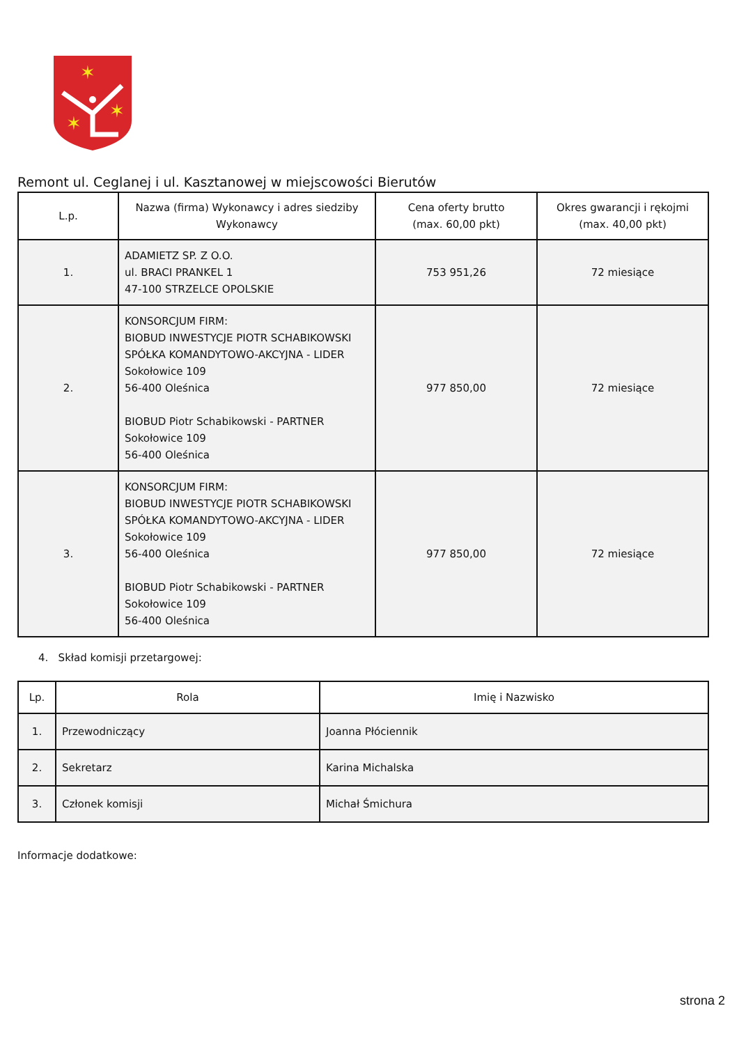✶
✶
✶
Remont ul. Ceglanej i ul. Kasztanowej w miejscowości Bierutów
| L.p. | Nazwa (firma) Wykonawcy i adres siedziby Wykonawcy | Cena oferty brutto (max. 60,00 pkt) | Okres gwarancji i rękojmi (max. 40,00 pkt) |
| --- | --- | --- | --- |
| 1. | ADAMIETZ SP. Z O.O. ul. BRACI PRANKEL 1 47-100 STRZELCE OPOLSKIE | 753 951,26 | 72 miesiące |
| 2. | KONSORCJUM FIRM: BIOBUD INWESTYCJE PIOTR SCHABIKOWSKI SPÓŁKA KOMANDYTOWO-AKCYJNA - LIDER Sokołowice 109 56-400 Oleśnica BIOBUD Piotr Schabikowski - PARTNER Sokołowice 109 56-400 Oleśnica | 977 850,00 | 72 miesiące |
| 3. | KONSORCJUM FIRM: BIOBUD INWESTYCJE PIOTR SCHABIKOWSKI SPÓŁKA KOMANDYTOWO-AKCYJNA - LIDER Sokołowice 109 56-400 Oleśnica BIOBUD Piotr Schabikowski - PARTNER Sokołowice 109 56-400 Oleśnica | 977 850,00 | 72 miesiące |
4. Skład komisji przetargowej:
| Lp. | Rola | Imię i Nazwisko |
| --- | --- | --- |
| 1. | Przewodniczący | Joanna Płóciennik |
| 2. | Sekretarz | Karina Michalska |
| 3. | Członek komisji | Michał Śmichura |
Informacje dodatkowe:
strona 2